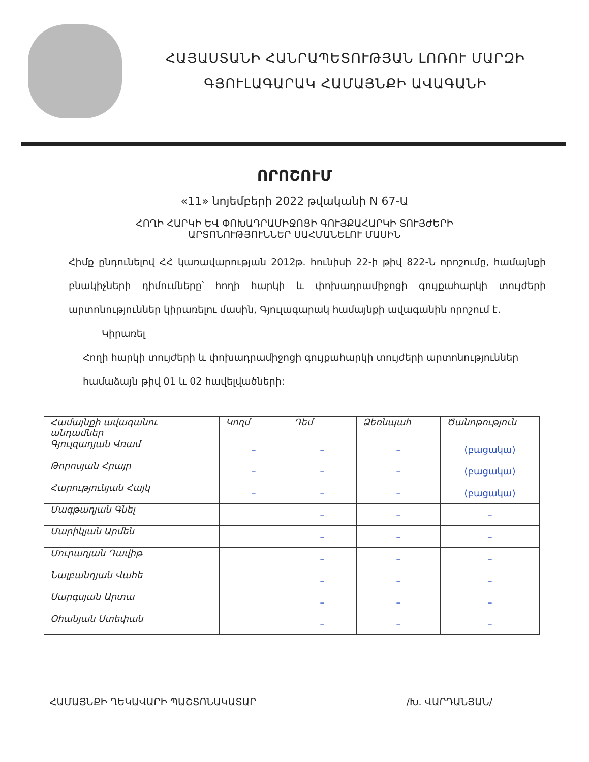ՀԱՅԱՍՏԱՆԻ ՀԱՆՐԱՊԵՏՈՒԹՅԱՆ ԼՈՌՈՒ ՄԱՐԶԻ
ԳՅՈՒԼԱԳԱՐԱԿ ՀԱՄԱՅՆՔԻ ԱՎԱԳԱՆԻ
ՈՐՈՇՈՒՄ
«11» նոյեմբերի 2022 թվականի N 67-Ա
ՀՈՂԻ ՀԱՐԿԻ ԵՎ ՓՈԽԱԴՐԱՄԻՋՈՑԻ ԳՈՒՅՔԱՀԱՐԿԻ ՏՈՒՅԺԵՐԻ
ԱՐՏՈՆՈՒԹՅՈՒՆՆԵՐ ՍԱՀՄԱՆԵԼՈՒ ՄԱՍԻՆ
Հիմք ընդունելով ՀՀ կառավարության 2012թ. հունիսի 22-ի թիվ 822-Ն որոշումը, համայնքի բնակիչների դիմումները՝ հողի հարկի և փոխադրամիջոցի գույքահարկի տույժերի արտոնություններ կիրառելու մասին, Գյուլագարակ համայնքի ավագանին որոշում է.
Կիրառել
Հողի հարկի տույժերի և փոխադրամիջոցի գույքահարկի տույժերի արտոնություններ
համաձայն թիվ 01 և 02 հավելվածների:
| Համայնքի ավագանու անդամներ | Կողմ | Դեմ | Ձեռնպահ | Ծանոթություն |
| --- | --- | --- | --- | --- |
| Գյուլզադյան Վռամ | – | – | – | (բացակա) |
| Թորոսյան Հրայր | – | – | – | (բացակա) |
| Հարությունյան Հայկ | – | – | – | (բացակա) |
| Մագթաղյան Գնել | | – | – | – |
| Մարիկյան Արմեն | | – | – | – |
| Մուրադյան Դավիթ | | – | – | – |
| Նալբանդյան Վահե | | – | – | – |
| Սարգսյան Արտա | | – | – | – |
| Օհանյան Ստեփան | | – | – | – |
ՀԱՄԱՅՆՔԻ ՂԵԿԱՎԱՐԻ ՊԱՇՏՈՆԱԿԱՏԱՐ /Խ. ՎԱՐԴԱՆՅԱՆ/